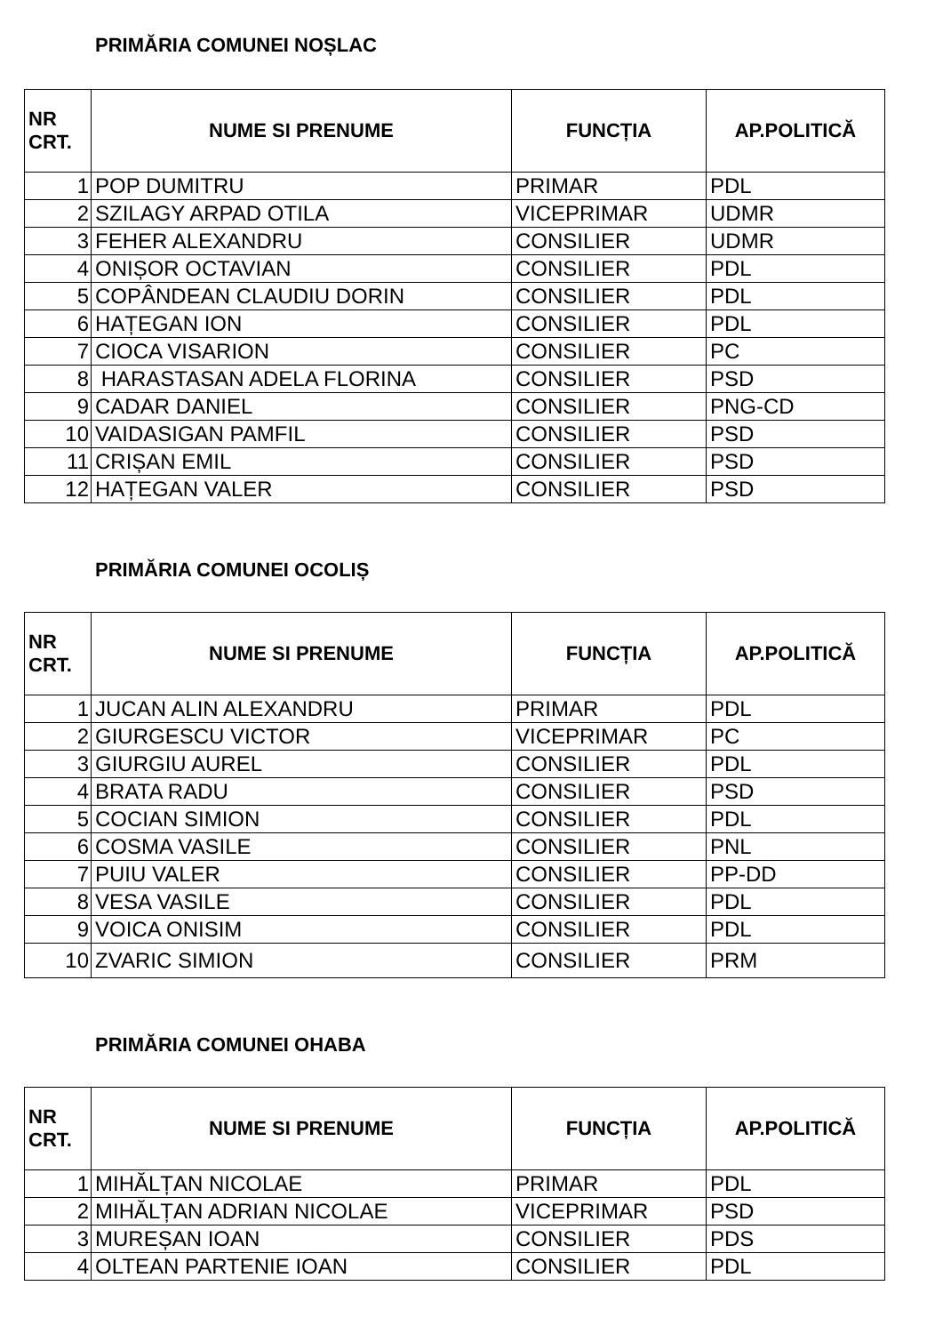PRIMĂRIA COMUNEI NOȘLAC
| NR CRT. | NUME SI PRENUME | FUNCȚIA | AP.POLITICĂ |
| --- | --- | --- | --- |
| 1 | POP DUMITRU | PRIMAR | PDL |
| 2 | SZILAGY ARPAD OTILA | VICEPRIMAR | UDMR |
| 3 | FEHER ALEXANDRU | CONSILIER | UDMR |
| 4 | ONIȘOR OCTAVIAN | CONSILIER | PDL |
| 5 | COPÂNDEAN CLAUDIU DORIN | CONSILIER | PDL |
| 6 | HAȚEGAN ION | CONSILIER | PDL |
| 7 | CIOCA VISARION | CONSILIER | PC |
| 8 | HARASTASAN ADELA FLORINA | CONSILIER | PSD |
| 9 | CADAR DANIEL | CONSILIER | PNG-CD |
| 10 | VAIDASIGAN PAMFIL | CONSILIER | PSD |
| 11 | CRIȘAN EMIL | CONSILIER | PSD |
| 12 | HAȚEGAN VALER | CONSILIER | PSD |
PRIMĂRIA COMUNEI OCOLIȘ
| NR CRT. | NUME SI PRENUME | FUNCȚIA | AP.POLITICĂ |
| --- | --- | --- | --- |
| 1 | JUCAN ALIN ALEXANDRU | PRIMAR | PDL |
| 2 | GIURGESCU VICTOR | VICEPRIMAR | PC |
| 3 | GIURGIU AUREL | CONSILIER | PDL |
| 4 | BRATA RADU | CONSILIER | PSD |
| 5 | COCIAN SIMION | CONSILIER | PDL |
| 6 | COSMA VASILE | CONSILIER | PNL |
| 7 | PUIU VALER | CONSILIER | PP-DD |
| 8 | VESA VASILE | CONSILIER | PDL |
| 9 | VOICA ONISIM | CONSILIER | PDL |
| 10 | ZVARIC SIMION | CONSILIER | PRM |
PRIMĂRIA COMUNEI OHABA
| NR CRT. | NUME SI PRENUME | FUNCȚIA | AP.POLITICĂ |
| --- | --- | --- | --- |
| 1 | MIHĂLȚAN NICOLAE | PRIMAR | PDL |
| 2 | MIHĂLȚAN ADRIAN NICOLAE | VICEPRIMAR | PSD |
| 3 | MUREȘAN IOAN | CONSILIER | PDS |
| 4 | OLTEAN PARTENIE IOAN | CONSILIER | PDL |